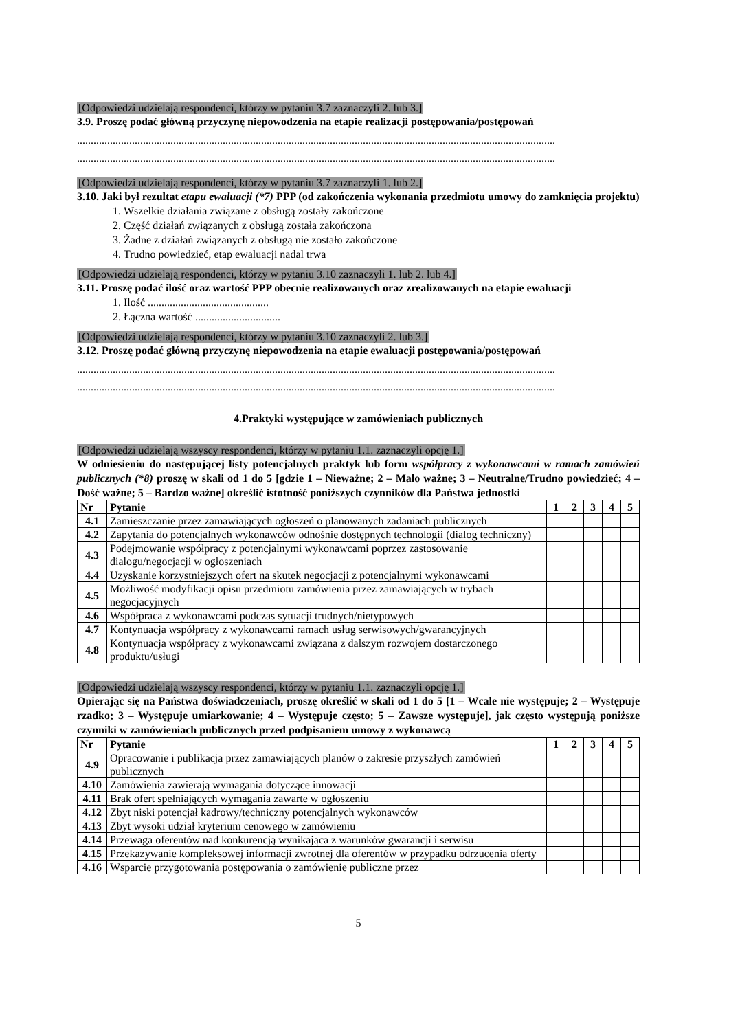[Odpowiedzi udzielają respondenci, którzy w pytaniu 3.7 zaznaczyli 2. lub 3.]
3.9. Proszę podać główną przyczynę niepowodzenia na etapie realizacji postępowania/postępowań
..............................................................................................................................................................................
..............................................................................................................................................................................
[Odpowiedzi udzielają respondenci, którzy w pytaniu 3.7 zaznaczyli 1. lub 2.]
3.10. Jaki był rezultat etapu ewaluacji (*7) PPP (od zakończenia wykonania przedmiotu umowy do zamknięcia projektu)
1. Wszelkie działania związane z obsługą zostały zakończone
2. Część działań związanych z obsługą została zakończona
3. Żadne z działań związanych z obsługą nie zostało zakończone
4. Trudno powiedzieć, etap ewaluacji nadal trwa
[Odpowiedzi udzielają respondenci, którzy w pytaniu 3.10 zaznaczyli 1. lub 2. lub 4.]
3.11. Proszę podać ilość oraz wartość PPP obecnie realizowanych oraz zrealizowanych na etapie ewaluacji
1. Ilość ............................................
2. Łączna wartość ...............................
[Odpowiedzi udzielają respondenci, którzy w pytaniu 3.10 zaznaczyli 2. lub 3.]
3.12. Proszę podać główną przyczynę niepowodzenia na etapie ewaluacji postępowania/postępowań
..............................................................................................................................................................................
..............................................................................................................................................................................
4.Praktyki występujące w zamówieniach publicznych
[Odpowiedzi udzielają wszyscy respondenci, którzy w pytaniu 1.1. zaznaczyli opcję 1.]
W odniesieniu do następującej listy potencjalnych praktyk lub form współpracy z wykonawcami w ramach zamówień publicznych (*8) proszę w skali od 1 do 5 [gdzie 1 – Nieważne; 2 – Mało ważne; 3 – Neutralne/Trudno powiedzieć; 4 – Dość ważne; 5 – Bardzo ważne] określić istotność poniższych czynników dla Państwa jednostki
| Nr | Pytanie | 1 | 2 | 3 | 4 | 5 |
| --- | --- | --- | --- | --- | --- | --- |
| 4.1 | Zamieszczanie przez zamawiających ogłoszeń o planowanych zadaniach publicznych | | | | | |
| 4.2 | Zapytania do potencjalnych wykonawców odnośnie dostępnych technologii (dialog techniczny) | | | | | |
| 4.3 | Podejmowanie współpracy z potencjalnymi wykonawcami poprzez zastosowanie dialogu/negocjacji w ogłoszeniach | | | | | |
| 4.4 | Uzyskanie korzystniejszych ofert na skutek negocjacji z potencjalnymi wykonawcami | | | | | |
| 4.5 | Możliwość modyfikacji opisu przedmiotu zamówienia przez zamawiających w trybach negocjacyjnych | | | | | |
| 4.6 | Współpraca z wykonawcami podczas sytuacji trudnych/nietypowych | | | | | |
| 4.7 | Kontynuacja współpracy z wykonawcami ramach usług serwisowych/gwarancyjnych | | | | | |
| 4.8 | Kontynuacja współpracy z wykonawcami związana z dalszym rozwojem dostarczonego produktu/usługi | | | | | |
[Odpowiedzi udzielają wszyscy respondenci, którzy w pytaniu 1.1. zaznaczyli opcję 1.]
Opierając się na Państwa doświadczeniach, proszę określić w skali od 1 do 5 [1 – Wcale nie występuje; 2 – Występuje rzadko; 3 – Występuje umiarkowanie; 4 – Występuje często; 5 – Zawsze występuje], jak często występują poniższe czynniki w zamówieniach publicznych przed podpisaniem umowy z wykonawcą
| Nr | Pytanie | 1 | 2 | 3 | 4 | 5 |
| --- | --- | --- | --- | --- | --- | --- |
| 4.9 | Opracowanie i publikacja przez zamawiających planów o zakresie przyszłych zamówień publicznych | | | | | |
| 4.10 | Zamówienia zawierają wymagania dotyczące innowacji | | | | | |
| 4.11 | Brak ofert spełniających wymagania zawarte w ogłoszeniu | | | | | |
| 4.12 | Zbyt niski potencjał kadrowy/techniczny potencjalnych wykonawców | | | | | |
| 4.13 | Zbyt wysoki udział kryterium cenowego w zamówieniu | | | | | |
| 4.14 | Przewaga oferentów nad konkurencją wynikająca z warunków gwarancji i serwisu | | | | | |
| 4.15 | Przekazywanie kompleksowej informacji zwrotnej dla oferentów w przypadku odrzucenia oferty | | | | | |
| 4.16 | Wsparcie przygotowania postępowania o zamówienie publiczne przez | | | | | |
5